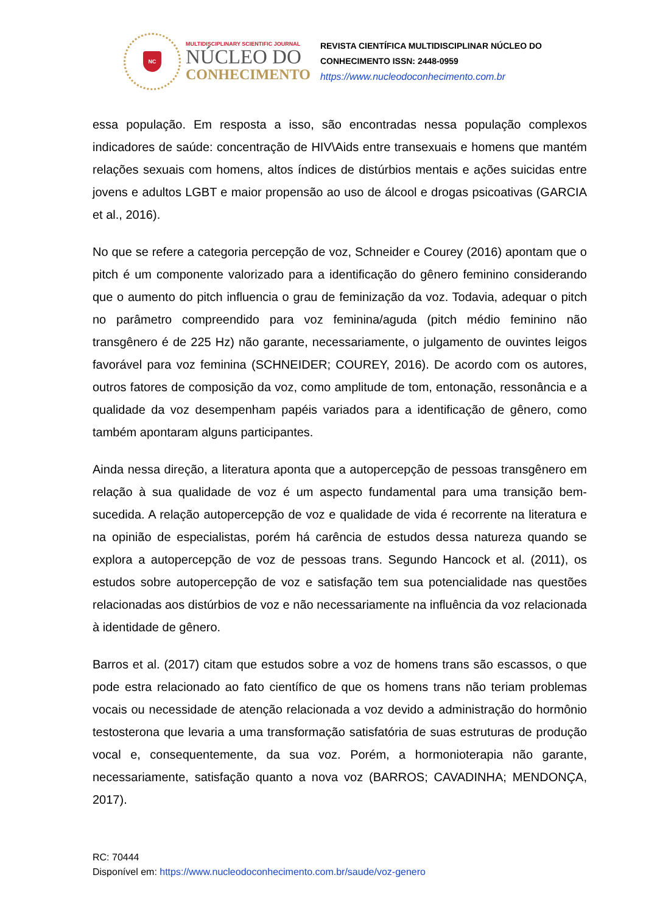NC
MULTIDISCIPLINARY SCIENTIFIC JOURNAL
NÚCLEO DO
CONHECIMENTO
REVISTA CIENTÍFICA MULTIDISCIPLINAR NÚCLEO DO
CONHECIMENTO ISSN: 2448-0959
https://www.nucleodoconhecimento.com.br
essa população. Em resposta a isso, são encontradas nessa população complexos indicadores de saúde: concentração de HIV\Aids entre transexuais e homens que mantém relações sexuais com homens, altos índices de distúrbios mentais e ações suicidas entre jovens e adultos LGBT e maior propensão ao uso de álcool e drogas psicoativas (GARCIA et al., 2016).
No que se refere a categoria percepção de voz, Schneider e Courey (2016) apontam que o pitch é um componente valorizado para a identificação do gênero feminino considerando que o aumento do pitch influencia o grau de feminização da voz. Todavia, adequar o pitch no parâmetro compreendido para voz feminina/aguda (pitch médio feminino não transgênero é de 225 Hz) não garante, necessariamente, o julgamento de ouvintes leigos favorável para voz feminina (SCHNEIDER; COUREY, 2016). De acordo com os autores, outros fatores de composição da voz, como amplitude de tom, entonação, ressonância e a qualidade da voz desempenham papéis variados para a identificação de gênero, como também apontaram alguns participantes.
Ainda nessa direção, a literatura aponta que a autopercepção de pessoas transgênero em relação à sua qualidade de voz é um aspecto fundamental para uma transição bem-sucedida. A relação autopercepção de voz e qualidade de vida é recorrente na literatura e na opinião de especialistas, porém há carência de estudos dessa natureza quando se explora a autopercepção de voz de pessoas trans. Segundo Hancock et al. (2011), os estudos sobre autopercepção de voz e satisfação tem sua potencialidade nas questões relacionadas aos distúrbios de voz e não necessariamente na influência da voz relacionada à identidade de gênero.
Barros et al. (2017) citam que estudos sobre a voz de homens trans são escassos, o que pode estra relacionado ao fato científico de que os homens trans não teriam problemas vocais ou necessidade de atenção relacionada a voz devido a administração do hormônio testosterona que levaria a uma transformação satisfatória de suas estruturas de produção vocal e, consequentemente, da sua voz. Porém, a hormonioterapia não garante, necessariamente, satisfação quanto a nova voz (BARROS; CAVADINHA; MENDONÇA, 2017).
RC: 70444
Disponível em: https://www.nucleodoconhecimento.com.br/saude/voz-genero